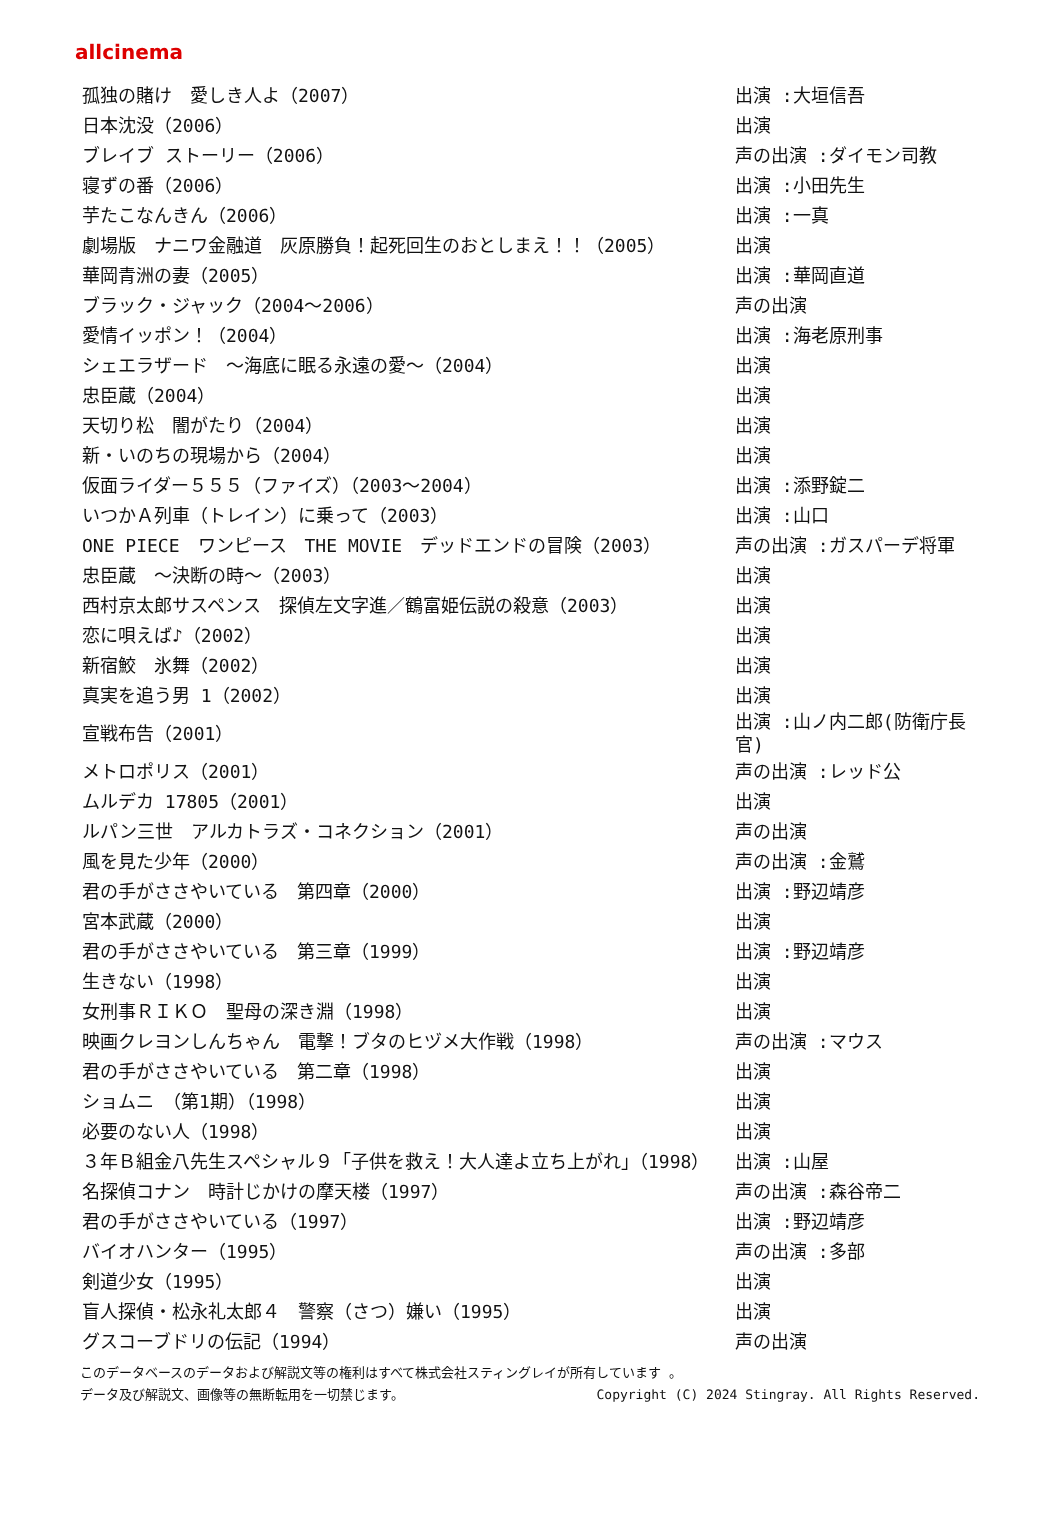allcinema
| 孤独の賭け 愛しき人よ（2007） | 出演 :大垣信吾 |
| 日本沈没（2006） | 出演 |
| ブレイブ ストーリー（2006） | 声の出演 :ダイモン司教 |
| 寝ずの番（2006） | 出演 :小田先生 |
| 芋たこなんきん（2006） | 出演 :一真 |
| 劇場版 ナニワ金融道 灰原勝負！起死回生のおとしまえ！！（2005） | 出演 |
| 華岡青洲の妻（2005） | 出演 :華岡直道 |
| ブラック・ジャック（2004～2006） | 声の出演 |
| 愛情イッポン！（2004） | 出演 :海老原刑事 |
| シェエラザード ～海底に眠る永遠の愛～（2004） | 出演 |
| 忠臣蔵（2004） | 出演 |
| 天切り松 闇がたり（2004） | 出演 |
| 新・いのちの現場から（2004） | 出演 |
| 仮面ライダー５５５（ファイズ）（2003～2004） | 出演 :添野錠二 |
| いつかＡ列車（トレイン）に乗って（2003） | 出演 :山口 |
| ONE PIECE ワンピース THE MOVIE デッドエンドの冒険（2003） | 声の出演 :ガスパーデ将軍 |
| 忠臣蔵 ～決断の時～（2003） | 出演 |
| 西村京太郎サスペンス 探偵左文字進／鶴富姫伝説の殺意（2003） | 出演 |
| 恋に唄えば♪（2002） | 出演 |
| 新宿鮫 氷舞（2002） | 出演 |
| 真実を追う男 1（2002） | 出演 |
| 宣戦布告（2001） | 出演 :山ノ内二郎(防衛庁長官) |
| メトロポリス（2001） | 声の出演 :レッド公 |
| ムルデカ 17805（2001） | 出演 |
| ルパン三世 アルカトラズ・コネクション（2001） | 声の出演 |
| 風を見た少年（2000） | 声の出演 :金鷲 |
| 君の手がささやいている 第四章（2000） | 出演 :野辺靖彦 |
| 宮本武蔵（2000） | 出演 |
| 君の手がささやいている 第三章（1999） | 出演 :野辺靖彦 |
| 生きない（1998） | 出演 |
| 女刑事ＲＩＫＯ 聖母の深き淵（1998） | 出演 |
| 映画クレヨンしんちゃん 電撃！ブタのヒヅメ大作戦（1998） | 声の出演 :マウス |
| 君の手がささやいている 第二章（1998） | 出演 |
| ショムニ （第1期）（1998） | 出演 |
| 必要のない人（1998） | 出演 |
| ３年Ｂ組金八先生スペシャル９「子供を救え！大人達よ立ち上がれ」（1998） | 出演 :山屋 |
| 名探偵コナン 時計じかけの摩天楼（1997） | 声の出演 :森谷帝二 |
| 君の手がささやいている（1997） | 出演 :野辺靖彦 |
| バイオハンター（1995） | 声の出演 :多部 |
| 剣道少女（1995） | 出演 |
| 盲人探偵・松永礼太郎４ 警察（さつ）嫌い（1995） | 出演 |
| グスコーブドリの伝記（1994） | 声の出演 |
このデータベースのデータおよび解説文等の権利はすべて株式会社スティングレイが所有しています 。
データ及び解説文、画像等の無断転用を一切禁じます。 Copyright (C) 2024 Stingray. All Rights Reserved.